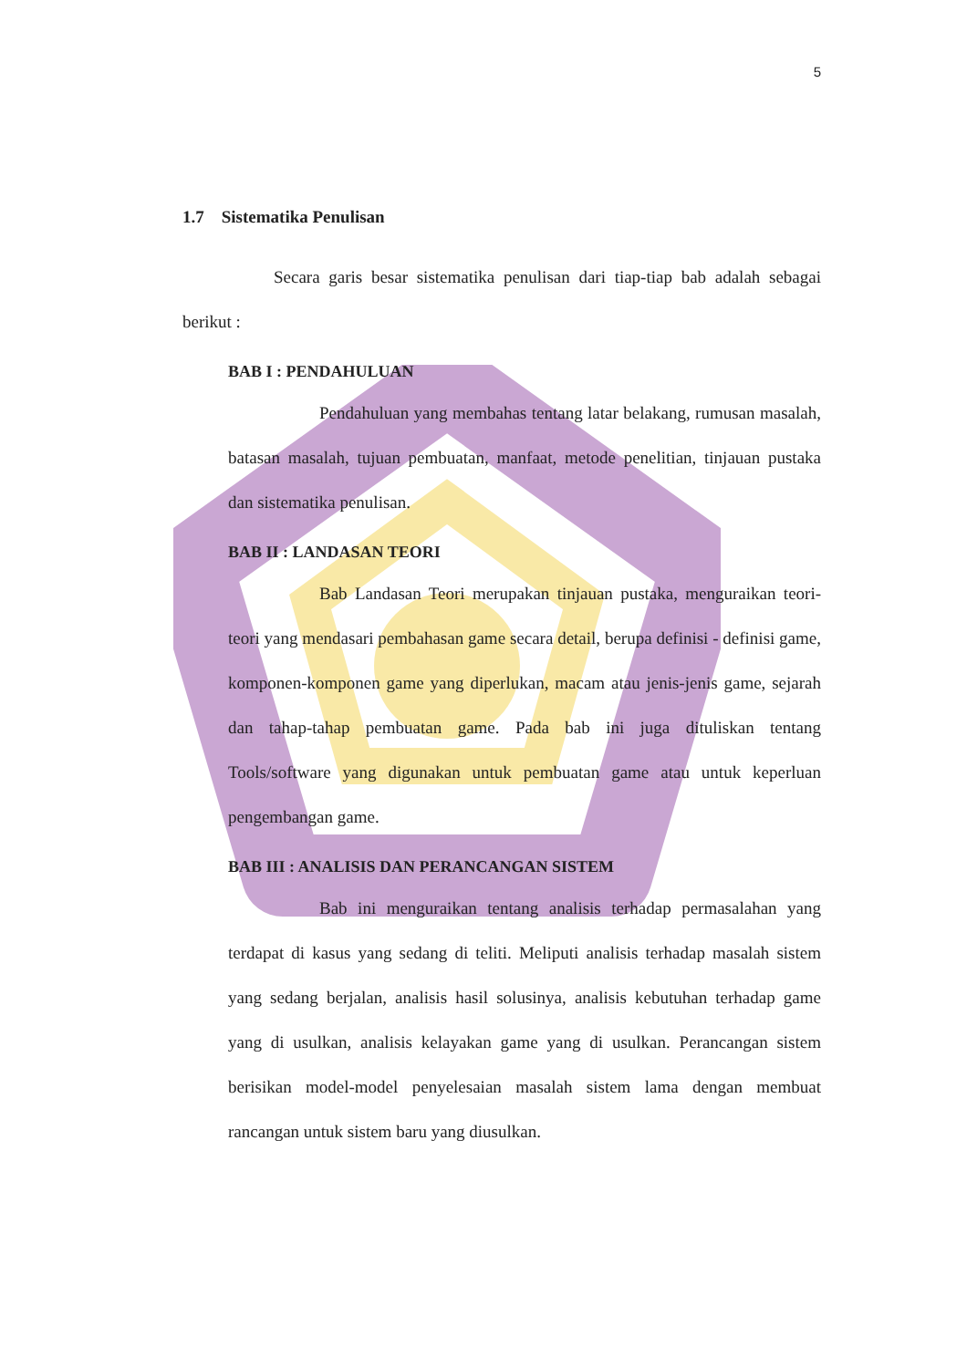5
1.7 Sistematika Penulisan
Secara garis besar sistematika penulisan dari tiap-tiap bab adalah sebagai berikut :
BAB I : PENDAHULUAN
Pendahuluan yang membahas tentang latar belakang, rumusan masalah, batasan masalah, tujuan pembuatan, manfaat, metode penelitian, tinjauan pustaka dan sistematika penulisan.
BAB II : LANDASAN TEORI
Bab Landasan Teori merupakan tinjauan pustaka, menguraikan teori-teori yang mendasari pembahasan game secara detail, berupa definisi - definisi game, komponen-komponen game yang diperlukan, macam atau jenis-jenis game, sejarah dan tahap-tahap pembuatan game. Pada bab ini juga dituliskan tentang Tools/software yang digunakan untuk pembuatan game atau untuk keperluan pengembangan game.
BAB III : ANALISIS DAN PERANCANGAN SISTEM
Bab ini menguraikan tentang analisis terhadap permasalahan yang terdapat di kasus yang sedang di teliti. Meliputi analisis terhadap masalah sistem yang sedang berjalan, analisis hasil solusinya, analisis kebutuhan terhadap game yang di usulkan, analisis kelayakan game yang di usulkan. Perancangan sistem berisikan model-model penyelesaian masalah sistem lama dengan membuat rancangan untuk sistem baru yang diusulkan.